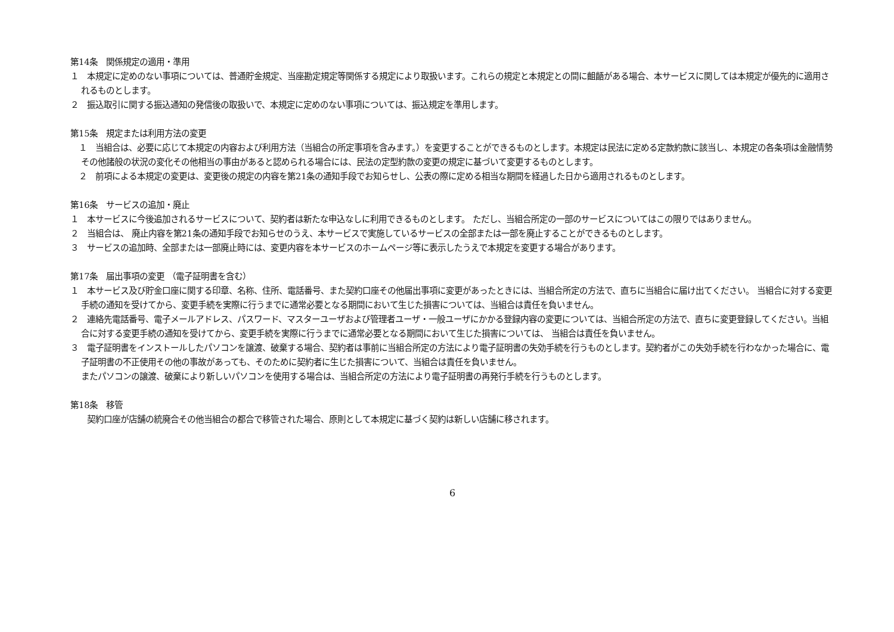第14条　関係規定の適用・準用
１　本規定に定めのない事項については、普通貯金規定、当座勘定規定等関係する規定により取扱います。これらの規定と本規定との間に齟齬がある場合、本サービスに関しては本規定が優先的に適用されるものとします。
２　振込取引に関する振込通知の発信後の取扱いで、本規定に定めのない事項については、振込規定を準用します。
第15条　規定または利用方法の変更
　１　当組合は、必要に応じて本規定の内容および利用方法（当組合の所定事項を含みます。）を変更することができるものとします。本規定は民法に定める定款約款に該当し、本規定の各条項は金融情勢その他諸般の状況の変化その他相当の事由があると認められる場合には、民法の定型約款の変更の規定に基づいて変更するものとします。
　２　前項による本規定の変更は、変更後の規定の内容を第21条の通知手段でお知らせし、公表の際に定める相当な期間を経過した日から適用されるものとします。
第16条　サービスの追加・廃止
１　本サービスに今後追加されるサービスについて、契約者は新たな申込なしに利用できるものとします。 ただし、当組合所定の一部のサービスについてはこの限りではありません。
２　当組合は、 廃止内容を第21条の通知手段でお知らせのうえ、本サービスで実施しているサービスの全部または一部を廃止することができるものとします。
３　サービスの追加時、全部または一部廃止時には、変更内容を本サービスのホームページ等に表示したうえで本規定を変更する場合があります。
第17条　届出事項の変更 （電子証明書を含む）
１　本サービス及び貯金口座に関する印章、名称、住所、電話番号、また契約口座その他届出事項に変更があったときには、当組合所定の方法で、直ちに当組合に届け出てください。 当組合に対する変更手続の通知を受けてから、変更手続を実際に行うまでに通常必要となる期間において生じた損害については、当組合は責任を負いません。
２　連絡先電話番号、電子メールアドレス、パスワード、マスターユーザおよび管理者ユーザ・一般ユーザにかかる登録内容の変更については、当組合所定の方法で、直ちに変更登録してください。当組合に対する変更手続の通知を受けてから、変更手続を実際に行うまでに通常必要となる期間において生じた損害については、 当組合は責任を負いません。
３　電子証明書をインストールしたパソコンを譲渡、破棄する場合、契約者は事前に当組合所定の方法により電子証明書の失効手続を行うものとします。契約者がこの失効手続を行わなかった場合に、電子証明書の不正使用その他の事故があっても、そのために契約者に生じた損害について、当組合は責任を負いません。
またパソコンの譲渡、破棄により新しいパソコンを使用する場合は、当組合所定の方法により電子証明書の再発行手続を行うものとします。
第18条　移管
　　契約口座が店舗の統廃合その他当組合の都合で移管された場合、原則として本規定に基づく契約は新しい店舗に移されます。
6